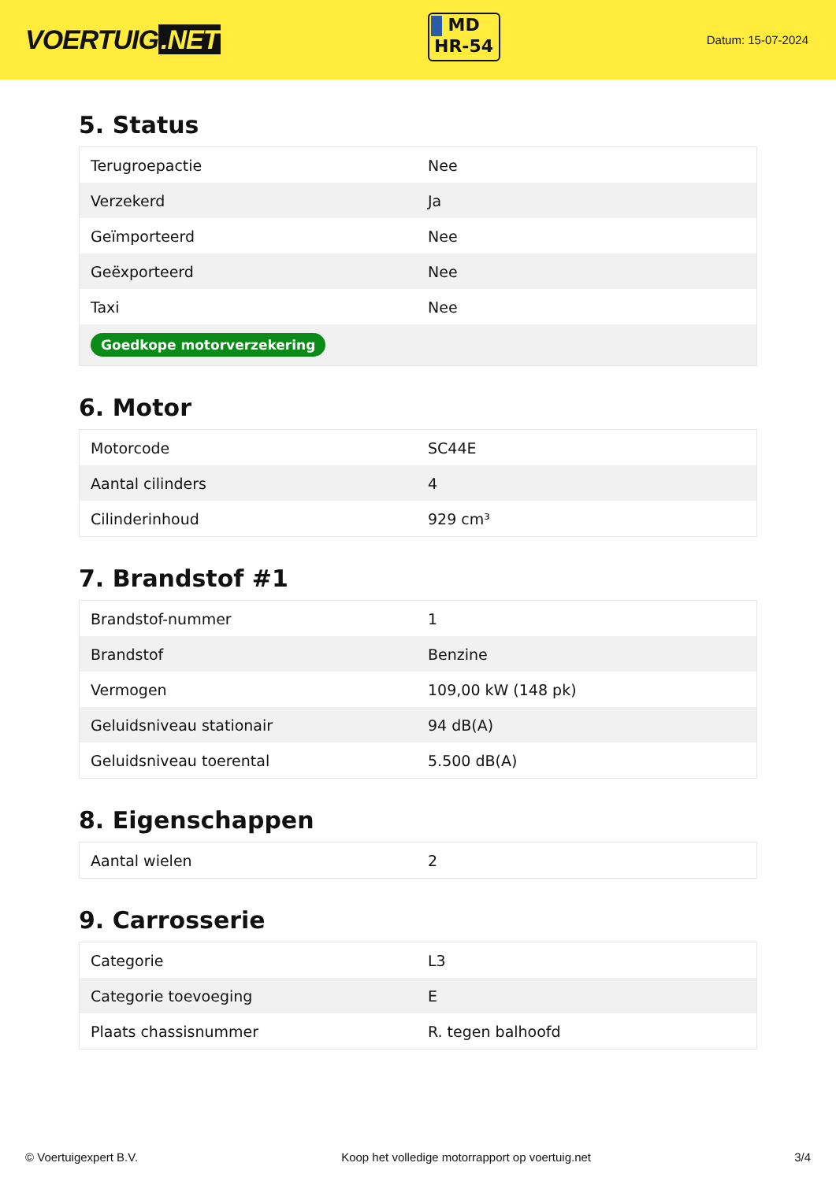VOERTUIG.NET
MD
HR-54
Datum: 15-07-2024
5. Status
| Terugroepactie | Nee |
| Verzekerd | Ja |
| Geïmporteerd | Nee |
| Geëxporteerd | Nee |
| Taxi | Nee |
| Goedkope motorverzekering | |
6. Motor
| Motorcode | SC44E |
| Aantal cilinders | 4 |
| Cilinderinhoud | 929 cm³ |
7. Brandstof #1
| Brandstof-nummer | 1 |
| Brandstof | Benzine |
| Vermogen | 109,00 kW (148 pk) |
| Geluidsniveau stationair | 94 dB(A) |
| Geluidsniveau toerental | 5.500 dB(A) |
8. Eigenschappen
| Aantal wielen | 2 |
9. Carrosserie
| Categorie | L3 |
| Categorie toevoeging | E |
| Plaats chassisnummer | R. tegen balhoofd |
© Voertuigexpert B.V. Koop het volledige motorrapport op voertuig.net 3/4